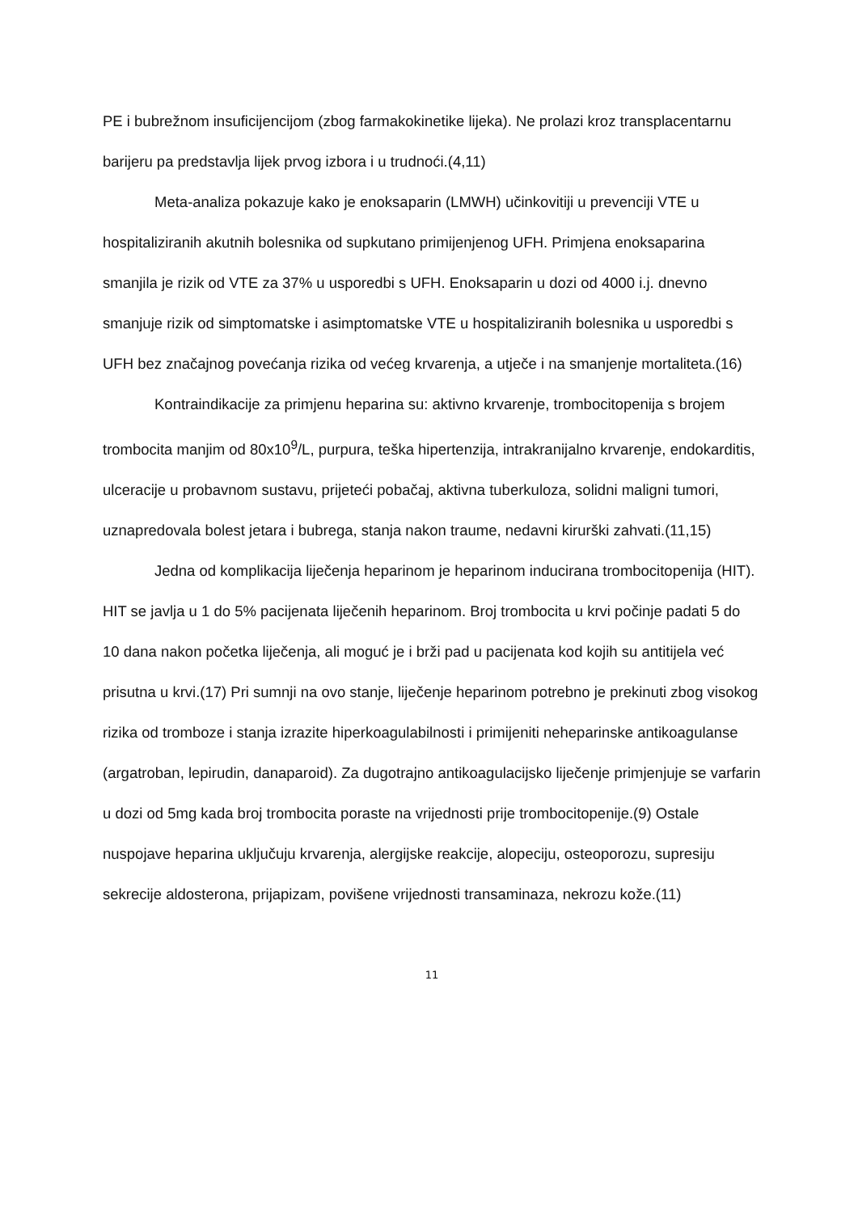PE i bubrežnom insuficijencijom (zbog farmakokinetike lijeka). Ne prolazi kroz transplacentarnu barijeru pa predstavlja lijek prvog izbora i u trudnoći.(4,11)
Meta-analiza pokazuje kako je enoksaparin (LMWH) učinkovitiji u prevenciji VTE u hospitaliziranih akutnih bolesnika od supkutano primijenjenog UFH. Primjena enoksaparina smanjila je rizik od VTE za 37% u usporedbi s UFH. Enoksaparin u dozi od 4000 i.j. dnevno smanjuje rizik od simptomatske i asimptomatske VTE u hospitaliziranih bolesnika u usporedbi s UFH bez značajnog povećanja rizika od većeg krvarenja, a utječe i na smanjenje mortaliteta.(16)
Kontraindikacije za primjenu heparina su: aktivno krvarenje, trombocitopenija s brojem trombocita manjim od 80x10<sup>9</sup>/L, purpura, teška hipertenzija, intrakranijalno krvarenje, endokarditis, ulceracije u probavnom sustavu, prijeteći pobačaj, aktivna tuberkuloza, solidni maligni tumori, uznapredovala bolest jetara i bubrega, stanja nakon traume, nedavni kirurški zahvati.(11,15)
Jedna od komplikacija liječenja heparinom je heparinom inducirana trombocitopenija (HIT). HIT se javlja u 1 do 5% pacijenata liječenih heparinom. Broj trombocita u krvi počinje padati 5 do 10 dana nakon početka liječenja, ali moguć je i brži pad u pacijenata kod kojih su antitijela već prisutna u krvi.(17) Pri sumnji na ovo stanje, liječenje heparinom potrebno je prekinuti zbog visokog rizika od tromboze i stanja izrazite hiperkoagulabilnosti i primijeniti neheparinske antikoagulanse (argatroban, lepirudin, danaparoid). Za dugotrajno antikoagulacijsko liječenje primjenjuje se varfarin u dozi od 5mg kada broj trombocita poraste na vrijednosti prije trombocitopenije.(9) Ostale nuspojave heparina uključuju krvarenja, alergijske reakcije, alopeciju, osteoporozu, supresiju sekrecije aldosterona, prijapizam, povišene vrijednosti transaminaza, nekrozu kože.(11)
11